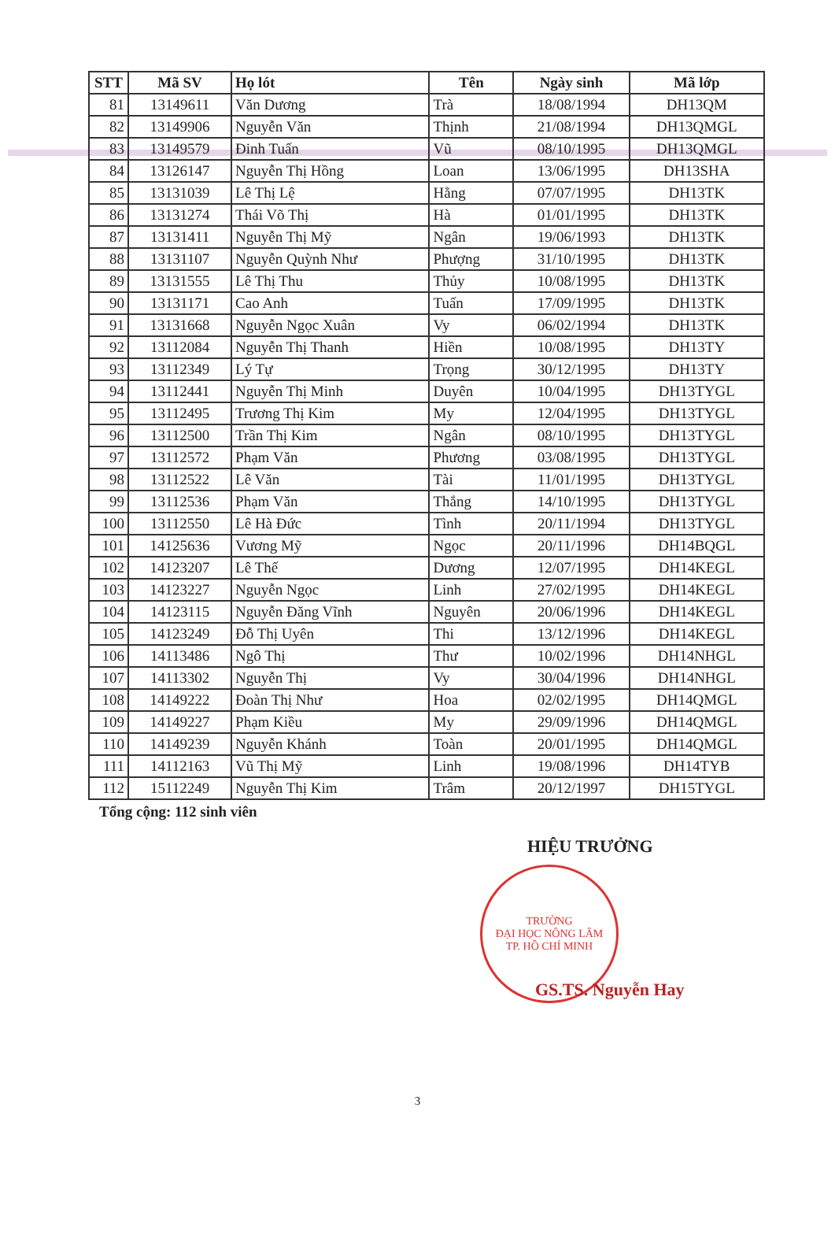| STT | Mã SV | Họ lót | Tên | Ngày sinh | Mã lớp |
| --- | --- | --- | --- | --- | --- |
| 81 | 13149611 | Văn Dương | Trà | 18/08/1994 | DH13QM |
| 82 | 13149906 | Nguyễn Văn | Thịnh | 21/08/1994 | DH13QMGL |
| 83 | 13149579 | Đinh Tuấn | Vũ | 08/10/1995 | DH13QMGL |
| 84 | 13126147 | Nguyễn Thị Hồng | Loan | 13/06/1995 | DH13SHA |
| 85 | 13131039 | Lê Thị Lệ | Hằng | 07/07/1995 | DH13TK |
| 86 | 13131274 | Thái Võ Thị | Hà | 01/01/1995 | DH13TK |
| 87 | 13131411 | Nguyễn Thị Mỹ | Ngân | 19/06/1993 | DH13TK |
| 88 | 13131107 | Nguyễn Quỳnh Như | Phượng | 31/10/1995 | DH13TK |
| 89 | 13131555 | Lê Thị Thu | Thủy | 10/08/1995 | DH13TK |
| 90 | 13131171 | Cao Anh | Tuấn | 17/09/1995 | DH13TK |
| 91 | 13131668 | Nguyễn Ngọc Xuân | Vy | 06/02/1994 | DH13TK |
| 92 | 13112084 | Nguyễn Thị Thanh | Hiền | 10/08/1995 | DH13TY |
| 93 | 13112349 | Lý Tự | Trọng | 30/12/1995 | DH13TY |
| 94 | 13112441 | Nguyễn Thị Minh | Duyên | 10/04/1995 | DH13TYGL |
| 95 | 13112495 | Trương Thị Kim | My | 12/04/1995 | DH13TYGL |
| 96 | 13112500 | Trần Thị Kim | Ngân | 08/10/1995 | DH13TYGL |
| 97 | 13112572 | Phạm Văn | Phương | 03/08/1995 | DH13TYGL |
| 98 | 13112522 | Lê Văn | Tài | 11/01/1995 | DH13TYGL |
| 99 | 13112536 | Phạm Văn | Thắng | 14/10/1995 | DH13TYGL |
| 100 | 13112550 | Lê Hà Đức | Tình | 20/11/1994 | DH13TYGL |
| 101 | 14125636 | Vương Mỹ | Ngọc | 20/11/1996 | DH14BQGL |
| 102 | 14123207 | Lê Thế | Dương | 12/07/1995 | DH14KEGL |
| 103 | 14123227 | Nguyễn Ngọc | Linh | 27/02/1995 | DH14KEGL |
| 104 | 14123115 | Nguyễn Đăng Vĩnh | Nguyên | 20/06/1996 | DH14KEGL |
| 105 | 14123249 | Đỗ Thị Uyên | Thi | 13/12/1996 | DH14KEGL |
| 106 | 14113486 | Ngô Thị | Thư | 10/02/1996 | DH14NHGL |
| 107 | 14113302 | Nguyễn Thị | Vy | 30/04/1996 | DH14NHGL |
| 108 | 14149222 | Đoàn Thị Như | Hoa | 02/02/1995 | DH14QMGL |
| 109 | 14149227 | Phạm Kiều | My | 29/09/1996 | DH14QMGL |
| 110 | 14149239 | Nguyễn Khánh | Toàn | 20/01/1995 | DH14QMGL |
| 111 | 14112163 | Vũ Thị Mỹ | Linh | 19/08/1996 | DH14TYB |
| 112 | 15112249 | Nguyễn Thị Kim | Trâm | 20/12/1997 | DH15TYGL |
Tổng cộng: 112 sinh viên
HIỆU TRƯỞNG
TRƯỜNG
ĐẠI HỌC NÔNG LÂM
TP. HỒ CHÍ MINH
GS.TS. Nguyễn Hay
3